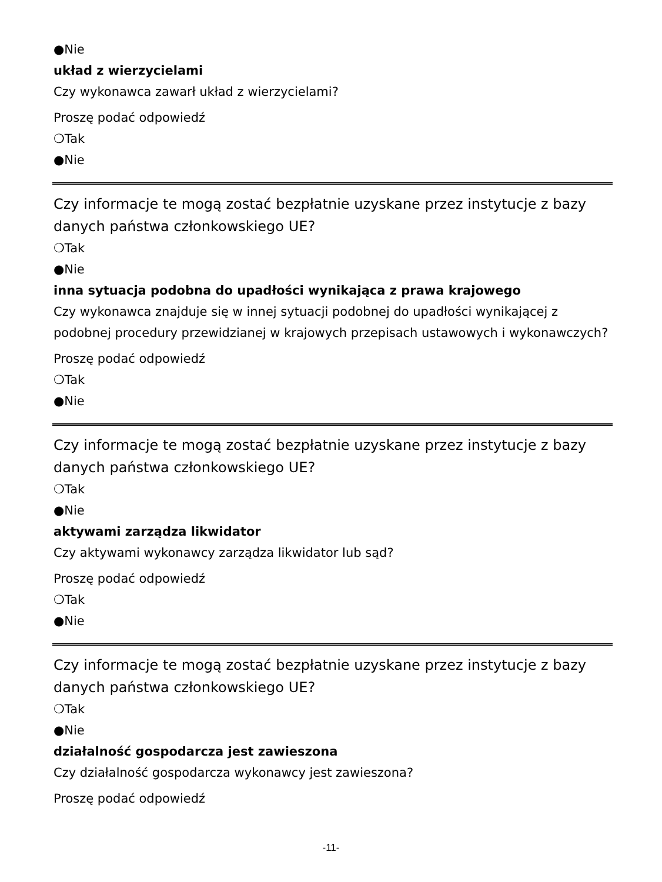●Nie
układ z wierzycielami
Czy wykonawca zawarł układ z wierzycielami?
Proszę podać odpowiedź
❍Tak
●Nie
Czy informacje te mogą zostać bezpłatnie uzyskane przez instytucje z bazy danych państwa członkowskiego UE?
❍Tak
●Nie
inna sytuacja podobna do upadłości wynikająca z prawa krajowego
Czy wykonawca znajduje się w innej sytuacji podobnej do upadłości wynikającej z podobnej procedury przewidzianej w krajowych przepisach ustawowych i wykonawczych?
Proszę podać odpowiedź
❍Tak
●Nie
Czy informacje te mogą zostać bezpłatnie uzyskane przez instytucje z bazy danych państwa członkowskiego UE?
❍Tak
●Nie
aktywami zarządza likwidator
Czy aktywami wykonawcy zarządza likwidator lub sąd?
Proszę podać odpowiedź
❍Tak
●Nie
Czy informacje te mogą zostać bezpłatnie uzyskane przez instytucje z bazy danych państwa członkowskiego UE?
❍Tak
●Nie
działalność gospodarcza jest zawieszona
Czy działalność gospodarcza wykonawcy jest zawieszona?
Proszę podać odpowiedź
-11-